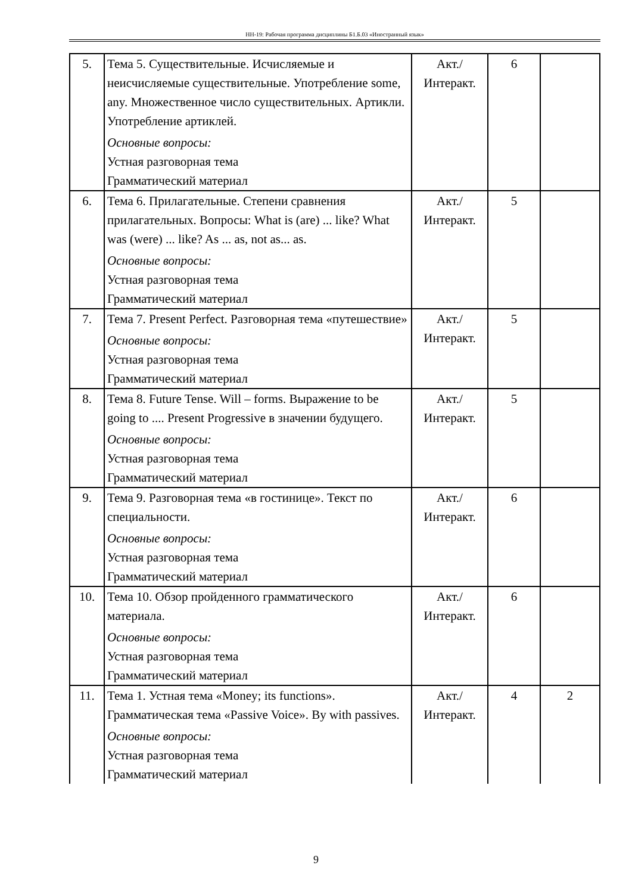НН-19: Рабочая программа дисциплины Б1.Б.03 «Иностранный язык»
| 5. | Тема 5. Существительные. Исчисляемые и неисчисляемые существительные. Употребление some, any. Множественное число существительных. Артикли. Употребление артиклей. Основные вопросы: Устная разговорная тема Грамматический материал | Акт./ Интеракт. | 6 | |
| 6. | Тема 6. Прилагательные. Степени сравнения прилагательных. Вопросы: What is (are) ... like? What was (were) ... like? As ... as, not as... as. Основные вопросы: Устная разговорная тема Грамматический материал | Акт./ Интеракт. | 5 | |
| 7. | Тема 7. Present Perfect. Разговорная тема «путешествие» Основные вопросы: Устная разговорная тема Грамматический материал | Акт./ Интеракт. | 5 | |
| 8. | Тема 8. Future Tense. Will – forms. Выражение to be going to .... Present Progressive в значении будущего. Основные вопросы: Устная разговорная тема Грамматический материал | Акт./ Интеракт. | 5 | |
| 9. | Тема 9. Разговорная тема «в гостинице». Текст по специальности. Основные вопросы: Устная разговорная тема Грамматический материал | Акт./ Интеракт. | 6 | |
| 10. | Тема 10. Обзор пройденного грамматического материала. Основные вопросы: Устная разговорная тема Грамматический материал | Акт./ Интеракт. | 6 | |
| 11. | Тема 1. Устная тема «Money; its functions». Грамматическая тема «Passive Voice». By with passives. Основные вопросы: Устная разговорная тема Грамматический материал | Акт./ Интеракт. | 4 | 2 |
9